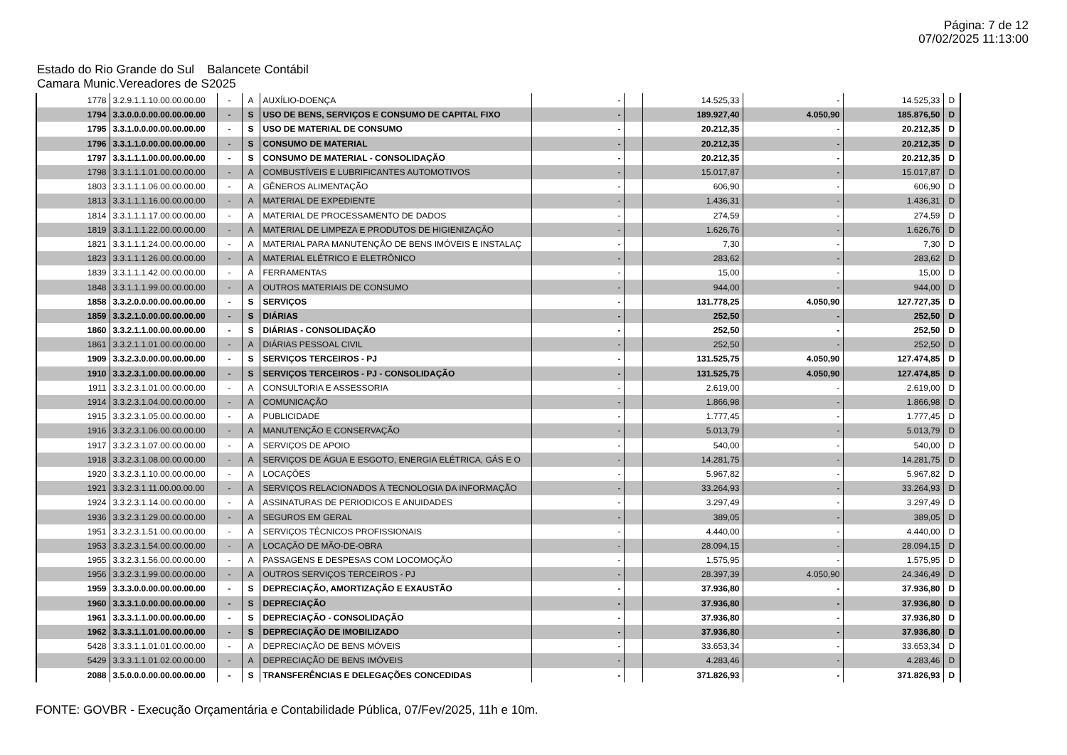Página: 7 de 12
07/02/2025 11:13:00
Estado do Rio Grande do Sul Balancete Contábil
Camara Munic.Vereadores de S2025
| 1778 | 3.2.9.1.1.10.00.00.00.00 | - | A | AUXÍLIO-DOENÇA | - | | 14.525,33 | - | 14.525,33 | D |
| 1794 | 3.3.0.0.0.00.00.00.00.00 | - | S | USO DE BENS, SERVIÇOS E CONSUMO DE CAPITAL FIXO | - | | 189.927,40 | 4.050,90 | 185.876,50 | D |
| 1795 | 3.3.1.0.0.00.00.00.00.00 | - | S | USO DE MATERIAL DE CONSUMO | - | | 20.212,35 | - | 20.212,35 | D |
| 1796 | 3.3.1.1.0.00.00.00.00.00 | - | S | CONSUMO DE MATERIAL | - | | 20.212,35 | - | 20.212,35 | D |
| 1797 | 3.3.1.1.1.00.00.00.00.00 | - | S | CONSUMO DE MATERIAL - CONSOLIDAÇÃO | - | | 20.212,35 | - | 20.212,35 | D |
| 1798 | 3.3.1.1.1.01.00.00.00.00 | - | A | COMBUSTÍVEIS E LUBRIFICANTES AUTOMOTIVOS | - | | 15.017,87 | - | 15.017,87 | D |
| 1803 | 3.3.1.1.1.06.00.00.00.00 | - | A | GÊNEROS ALIMENTAÇÃO | - | | 606,90 | - | 606,90 | D |
| 1813 | 3.3.1.1.1.16.00.00.00.00 | - | A | MATERIAL DE EXPEDIENTE | - | | 1.436,31 | - | 1.436,31 | D |
| 1814 | 3.3.1.1.1.17.00.00.00.00 | - | A | MATERIAL DE PROCESSAMENTO DE DADOS | - | | 274,59 | - | 274,59 | D |
| 1819 | 3.3.1.1.1.22.00.00.00.00 | - | A | MATERIAL DE LIMPEZA E PRODUTOS DE HIGIENIZAÇÃO | - | | 1.626,76 | - | 1.626,76 | D |
| 1821 | 3.3.1.1.1.24.00.00.00.00 | - | A | MATERIAL PARA MANUTENÇÃO DE BENS IMÓVEIS E INSTALAÇ | - | | 7,30 | - | 7,30 | D |
| 1823 | 3.3.1.1.1.26.00.00.00.00 | - | A | MATERIAL ELÉTRICO E ELETRÔNICO | - | | 283,62 | - | 283,62 | D |
| 1839 | 3.3.1.1.1.42.00.00.00.00 | - | A | FERRAMENTAS | - | | 15,00 | - | 15,00 | D |
| 1848 | 3.3.1.1.1.99.00.00.00.00 | - | A | OUTROS MATERIAIS DE CONSUMO | - | | 944,00 | - | 944,00 | D |
| 1858 | 3.3.2.0.0.00.00.00.00.00 | - | S | SERVIÇOS | - | | 131.778,25 | 4.050,90 | 127.727,35 | D |
| 1859 | 3.3.2.1.0.00.00.00.00.00 | - | S | DIÁRIAS | - | | 252,50 | - | 252,50 | D |
| 1860 | 3.3.2.1.1.00.00.00.00.00 | - | S | DIÁRIAS - CONSOLIDAÇÃO | - | | 252,50 | - | 252,50 | D |
| 1861 | 3.3.2.1.1.01.00.00.00.00 | - | A | DIÁRIAS PESSOAL CIVIL | - | | 252,50 | - | 252,50 | D |
| 1909 | 3.3.2.3.0.00.00.00.00.00 | - | S | SERVIÇOS TERCEIROS - PJ | - | | 131.525,75 | 4.050,90 | 127.474,85 | D |
| 1910 | 3.3.2.3.1.00.00.00.00.00 | - | S | SERVIÇOS TERCEIROS - PJ - CONSOLIDAÇÃO | - | | 131.525,75 | 4.050,90 | 127.474,85 | D |
| 1911 | 3.3.2.3.1.01.00.00.00.00 | - | A | CONSULTORIA E ASSESSORIA | - | | 2.619,00 | - | 2.619,00 | D |
| 1914 | 3.3.2.3.1.04.00.00.00.00 | - | A | COMUNICAÇÃO | - | | 1.866,98 | - | 1.866,98 | D |
| 1915 | 3.3.2.3.1.05.00.00.00.00 | - | A | PUBLICIDADE | - | | 1.777,45 | - | 1.777,45 | D |
| 1916 | 3.3.2.3.1.06.00.00.00.00 | - | A | MANUTENÇÃO E CONSERVAÇÃO | - | | 5.013,79 | - | 5.013,79 | D |
| 1917 | 3.3.2.3.1.07.00.00.00.00 | - | A | SERVIÇOS DE APOIO | - | | 540,00 | - | 540,00 | D |
| 1918 | 3.3.2.3.1.08.00.00.00.00 | - | A | SERVIÇOS DE ÁGUA E ESGOTO, ENERGIA ELÉTRICA, GÁS E O | - | | 14.281,75 | - | 14.281,75 | D |
| 1920 | 3.3.2.3.1.10.00.00.00.00 | - | A | LOCAÇÕES | - | | 5.967,82 | - | 5.967,82 | D |
| 1921 | 3.3.2.3.1.11.00.00.00.00 | - | A | SERVIÇOS RELACIONADOS À TECNOLOGIA DA INFORMAÇÃO | - | | 33.264,93 | - | 33.264,93 | D |
| 1924 | 3.3.2.3.1.14.00.00.00.00 | - | A | ASSINATURAS DE PERIODICOS E ANUIDADES | - | | 3.297,49 | - | 3.297,49 | D |
| 1936 | 3.3.2.3.1.29.00.00.00.00 | - | A | SEGUROS EM GERAL | - | | 389,05 | - | 389,05 | D |
| 1951 | 3.3.2.3.1.51.00.00.00.00 | - | A | SERVIÇOS TÉCNICOS PROFISSIONAIS | - | | 4.440,00 | - | 4.440,00 | D |
| 1953 | 3.3.2.3.1.54.00.00.00.00 | - | A | LOCAÇÃO DE MÃO-DE-OBRA | - | | 28.094,15 | - | 28.094,15 | D |
| 1955 | 3.3.2.3.1.56.00.00.00.00 | - | A | PASSAGENS E DESPESAS COM LOCOMOÇÃO | - | | 1.575,95 | - | 1.575,95 | D |
| 1956 | 3.3.2.3.1.99.00.00.00.00 | - | A | OUTROS SERVIÇOS TERCEIROS - PJ | - | | 28.397,39 | 4.050,90 | 24.346,49 | D |
| 1959 | 3.3.3.0.0.00.00.00.00.00 | - | S | DEPRECIAÇÃO, AMORTIZAÇÃO E EXAUSTÃO | - | | 37.936,80 | - | 37.936,80 | D |
| 1960 | 3.3.3.1.0.00.00.00.00.00 | - | S | DEPRECIAÇÃO | - | | 37.936,80 | - | 37.936,80 | D |
| 1961 | 3.3.3.1.1.00.00.00.00.00 | - | S | DEPRECIAÇÃO - CONSOLIDAÇÃO | - | | 37.936,80 | - | 37.936,80 | D |
| 1962 | 3.3.3.1.1.01.00.00.00.00 | - | S | DEPRECIAÇÃO DE IMOBILIZADO | - | | 37.936,80 | - | 37.936,80 | D |
| 5428 | 3.3.3.1.1.01.01.00.00.00 | - | A | DEPRECIAÇÃO DE BENS MÓVEIS | - | | 33.653,34 | - | 33.653,34 | D |
| 5429 | 3.3.3.1.1.01.02.00.00.00 | - | A | DEPRECIAÇÃO DE BENS IMÓVEIS | - | | 4.283,46 | - | 4.283,46 | D |
| 2088 | 3.5.0.0.0.00.00.00.00.00 | - | S | TRANSFERÊNCIAS E DELEGAÇÕES CONCEDIDAS | - | | 371.826,93 | - | 371.826,93 | D |
FONTE: GOVBR - Execução Orçamentária e Contabilidade Pública, 07/Fev/2025, 11h e 10m.